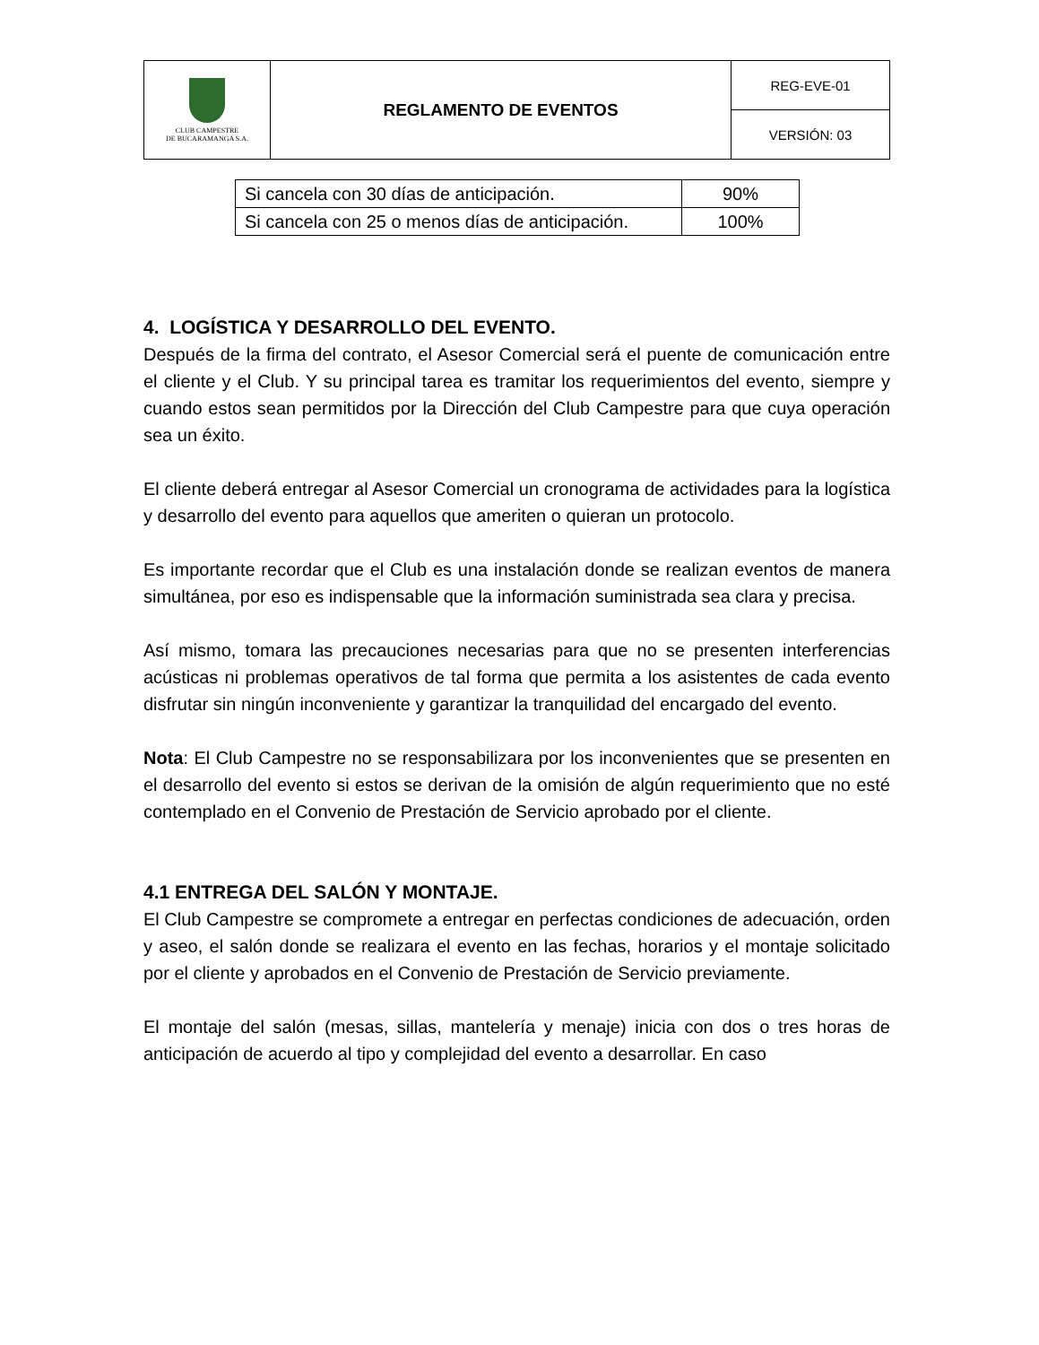| CLUB CAMPESTRE DE BUCARAMANGA S.A. | REGLAMENTO DE EVENTOS | REG-EVE-01 |
| | | VERSIÓN: 03 |
| Si cancela con 30 días de anticipación. | 90% |
| Si cancela con 25 o menos días de anticipación. | 100% |
4. LOGÍSTICA Y DESARROLLO DEL EVENTO.
Después de la firma del contrato, el Asesor Comercial será el puente de comunicación entre el cliente y el Club. Y su principal tarea es tramitar los requerimientos del evento, siempre y cuando estos sean permitidos por la Dirección del Club Campestre para que cuya operación sea un éxito.
El cliente deberá entregar al Asesor Comercial un cronograma de actividades para la logística y desarrollo del evento para aquellos que ameriten o quieran un protocolo.
Es importante recordar que el Club es una instalación donde se realizan eventos de manera simultánea, por eso es indispensable que la información suministrada sea clara y precisa.
Así mismo, tomara las precauciones necesarias para que no se presenten interferencias acústicas ni problemas operativos de tal forma que permita a los asistentes de cada evento disfrutar sin ningún inconveniente y garantizar la tranquilidad del encargado del evento.
Nota: El Club Campestre no se responsabilizara por los inconvenientes que se presenten en el desarrollo del evento si estos se derivan de la omisión de algún requerimiento que no esté contemplado en el Convenio de Prestación de Servicio aprobado por el cliente.
4.1 ENTREGA DEL SALÓN Y MONTAJE.
El Club Campestre se compromete a entregar en perfectas condiciones de adecuación, orden y aseo, el salón donde se realizara el evento en las fechas, horarios y el montaje solicitado por el cliente y aprobados en el Convenio de Prestación de Servicio previamente.
El montaje del salón (mesas, sillas, mantelería y menaje) inicia con dos o tres horas de anticipación de acuerdo al tipo y complejidad del evento a desarrollar. En caso